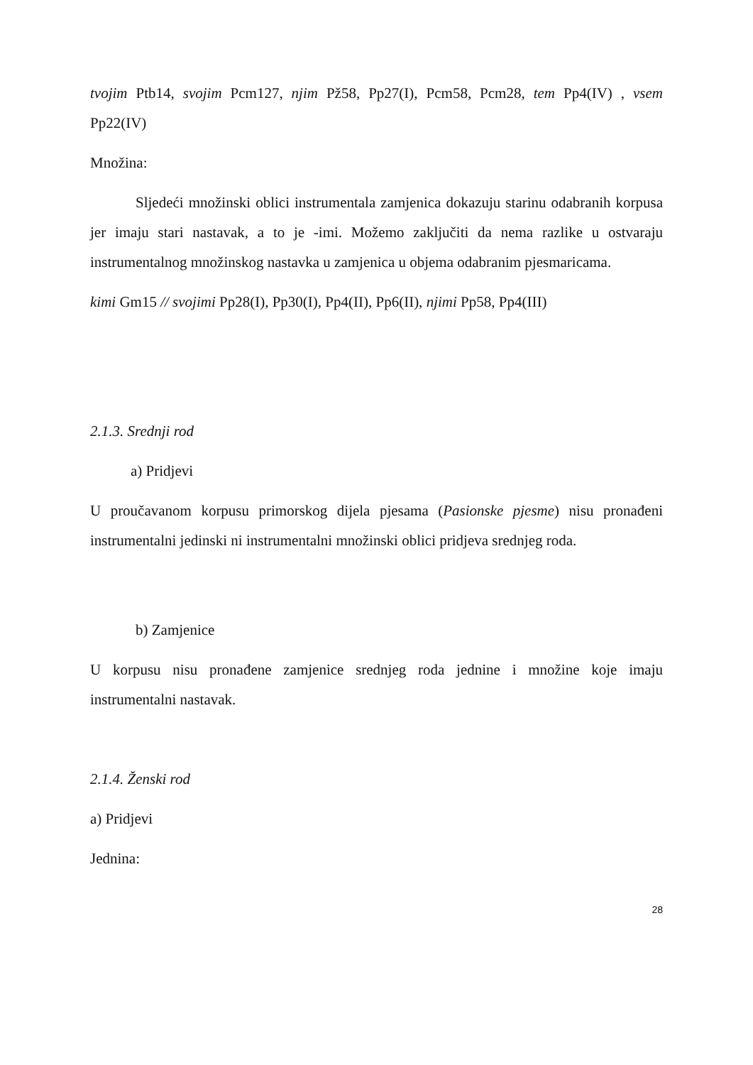tvojim Ptb14, svojim Pcm127, njim Pž58, Pp27(I), Pcm58, Pcm28, tem Pp4(IV) , vsem Pp22(IV)
Množina:
Sljedeći množinski oblici instrumentala zamjenica dokazuju starinu odabranih korpusa jer imaju stari nastavak, a to je -imi. Možemo zaključiti da nema razlike u ostvaraju instrumentalnog množinskog nastavka u zamjenica u objema odabranim pjesmaricama.
kimi Gm15 // svojimi Pp28(I), Pp30(I), Pp4(II), Pp6(II), njimi Pp58, Pp4(III)
2.1.3. Srednji rod
a) Pridjevi
U proučavanom korpusu primorskog dijela pjesama (Pasionske pjesme) nisu pronađeni instrumentalni jedinski ni instrumentalni množinski oblici pridjeva srednjeg roda.
b) Zamjenice
U korpusu nisu pronađene zamjenice srednjeg roda jednine i množine koje imaju instrumentalni nastavak.
2.1.4. Ženski rod
a) Pridjevi
Jednina:
28